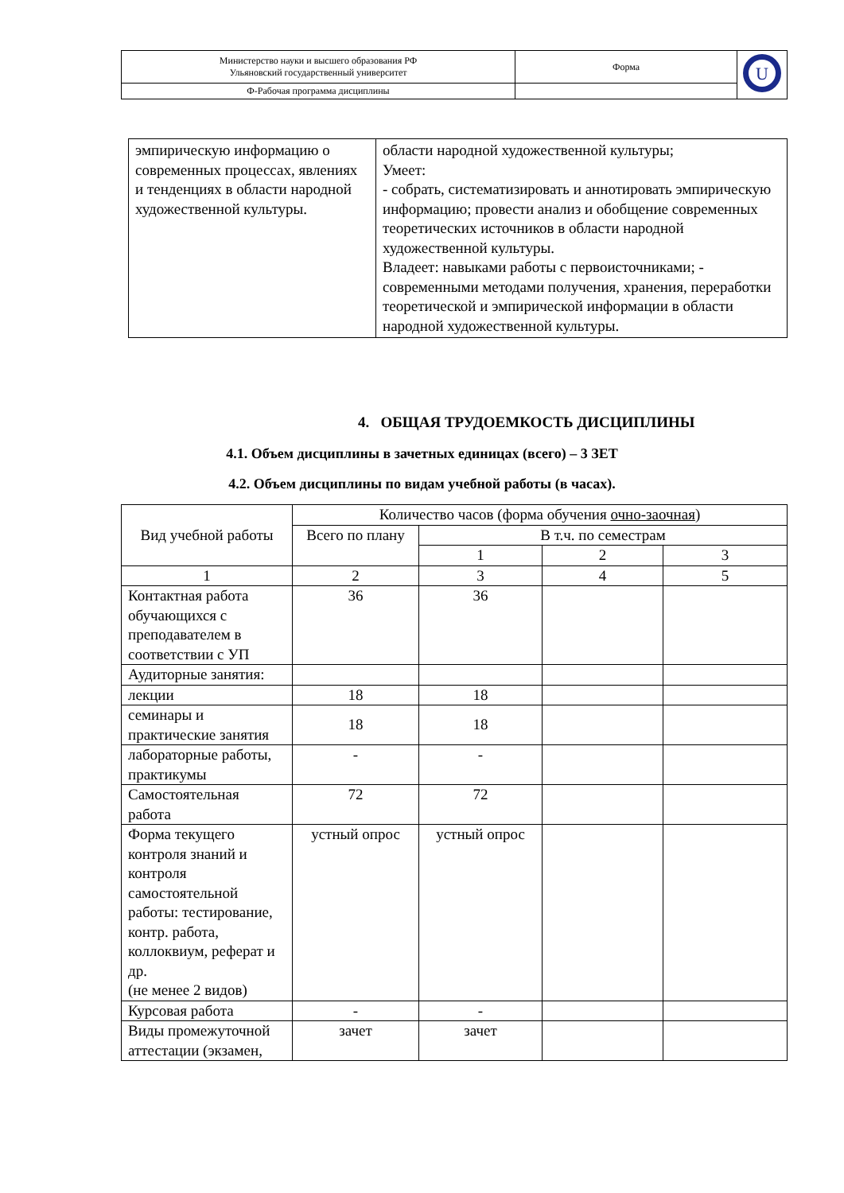| Министерство науки и высшего образования РФ Ульяновский государственный университет | Форма | U |
| Ф-Рабочая программа дисциплины | | |
| эмпирическую информацию о современных процессах, явлениях и тенденциях в области народной художественной культуры. | области народной художественной культуры; Умеет: - собрать, систематизировать и аннотировать эмпирическую информацию; провести анализ и обобщение современных теоретических источников в области народной художественной культуры. Владеет: навыками работы с первоисточниками; - современными методами получения, хранения, переработки теоретической и эмпирической информации в области народной художественной культуры. |
4. ОБЩАЯ ТРУДОЕМКОСТЬ ДИСЦИПЛИНЫ
4.1. Объем дисциплины в зачетных единицах (всего) – 3 ЗЕТ
4.2. Объем дисциплины по видам учебной работы (в часах).
| Вид учебной работы | Количество часов (форма обучения очно-заочная ) | | | |
| --- | --- | --- | --- | --- |
| | Всего по плану | В т.ч. по семестрам | | |
| | | 1 | 2 | 3 |
| 1 | 2 | 3 | 4 | 5 |
| Контактная работа обучающихся с преподавателем в соответствии с УП | 36 | 36 | | |
| Аудиторные занятия: | | | | |
| лекции | 18 | 18 | | |
| семинары и практические занятия | 18 | 18 | | |
| лабораторные работы, практикумы | - | - | | |
| Самостоятельная работа | 72 | 72 | | |
| Форма текущего контроля знаний и контроля самостоятельной работы: тестирование, контр. работа, коллоквиум, реферат и др. (не менее 2 видов) | устный опрос | устный опрос | | |
| Курсовая работа | - | - | | |
| Виды промежуточной аттестации (экзамен, | зачет | зачет | | |